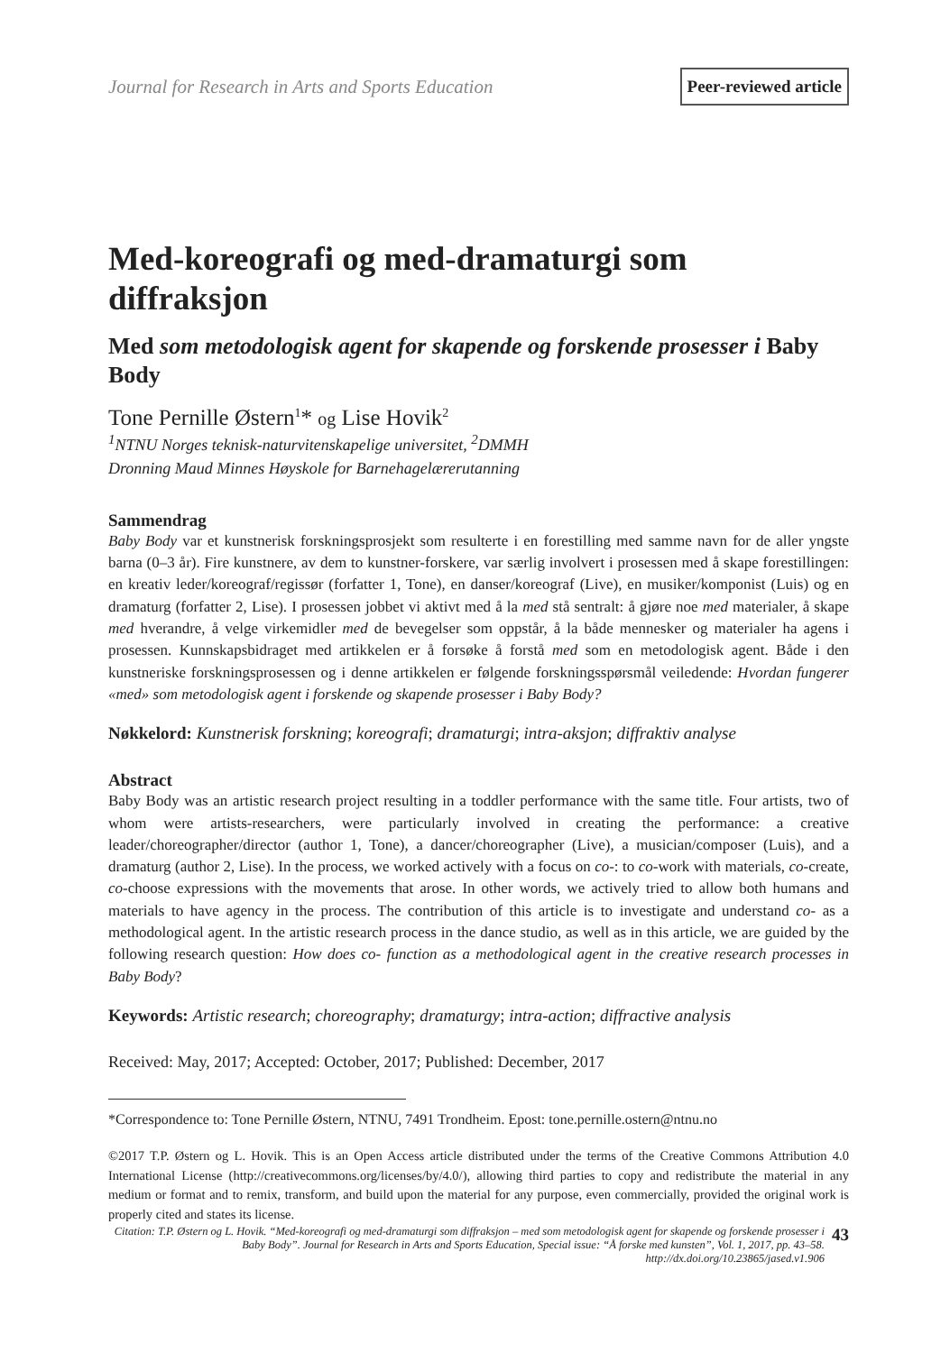Journal for Research in Arts and Sports Education Peer-reviewed article
Med-koreografi og med-dramaturgi som diffraksjon
Med som metodologisk agent for skapende og forskende prosesser i Baby Body
Tone Pernille Østern<sup>1</sup>* og Lise Hovik<sup>2</sup>
<sup>1</sup> NTNU Norges teknisk-naturvitenskapelige universitet, <sup>2</sup>DMMH
Dronning Maud Minnes Høyskole for Barnehagelærerutanning
Sammendrag
Baby Body var et kunstnerisk forskningsprosjekt som resulterte i en forestilling med samme navn for de aller yngste barna (0–3 år). Fire kunstnere, av dem to kunstner-forskere, var særlig involvert i prosessen med å skape forestillingen: en kreativ leder/koreograf/regissør (forfatter 1, Tone), en danser/koreograf (Live), en musiker/komponist (Luis) og en dramaturg (forfatter 2, Lise). I prosessen jobbet vi aktivt med å la med stå sentralt: å gjøre noe med materialer, å skape med hverandre, å velge virkemidler med de bevegelser som oppstår, å la både mennesker og materialer ha agens i prosessen. Kunnskapsbidraget med artikkelen er å forsøke å forstå med som en metodologisk agent. Både i den kunstneriske forskningsprosessen og i denne artikkelen er følgende forskningsspørsmål veiledende: Hvordan fungerer «med» som metodologisk agent i forskende og skapende prosesser i Baby Body?
Nøkkelord: Kunstnerisk forskning; koreografi; dramaturgi; intra-aksjon; diffraktiv analyse
Abstract
Baby Body was an artistic research project resulting in a toddler performance with the same title. Four artists, two of whom were artists-researchers, were particularly involved in creating the performance: a creative leader/choreographer/director (author 1, Tone), a dancer/choreographer (Live), a musician/composer (Luis), and a dramaturg (author 2, Lise). In the process, we worked actively with a focus on co-: to co-work with materials, co-create, co-choose expressions with the movements that arose. In other words, we actively tried to allow both humans and materials to have agency in the process. The contribution of this article is to investigate and understand co- as a methodological agent. In the artistic research process in the dance studio, as well as in this article, we are guided by the following research question: How does co- function as a methodological agent in the creative research processes in Baby Body?
Keywords: Artistic research; choreography; dramaturgy; intra-action; diffractive analysis
Received: May, 2017; Accepted: October, 2017; Published: December, 2017
*Correspondence to: Tone Pernille Østern, NTNU, 7491 Trondheim. Epost: tone.pernille.ostern@ntnu.no
©2017 T.P. Østern og L. Hovik. This is an Open Access article distributed under the terms of the Creative Commons Attribution 4.0 International License (http://creativecommons.org/licenses/by/4.0/), allowing third parties to copy and redistribute the material in any medium or format and to remix, transform, and build upon the material for any purpose, even commercially, provided the original work is properly cited and states its license.
Citation: T.P. Østern og L. Hovik. “Med-koreografi og med-dramaturgi som diffraksjon – med som metodologisk agent for skapende og forskende prosesser i Baby Body”. Journal for Research in Arts and Sports Education, Special issue: “Å forske med kunsten”, Vol. 1, 2017, pp. 43–58. http://dx.doi.org/10.23865/jased.v1.906 43